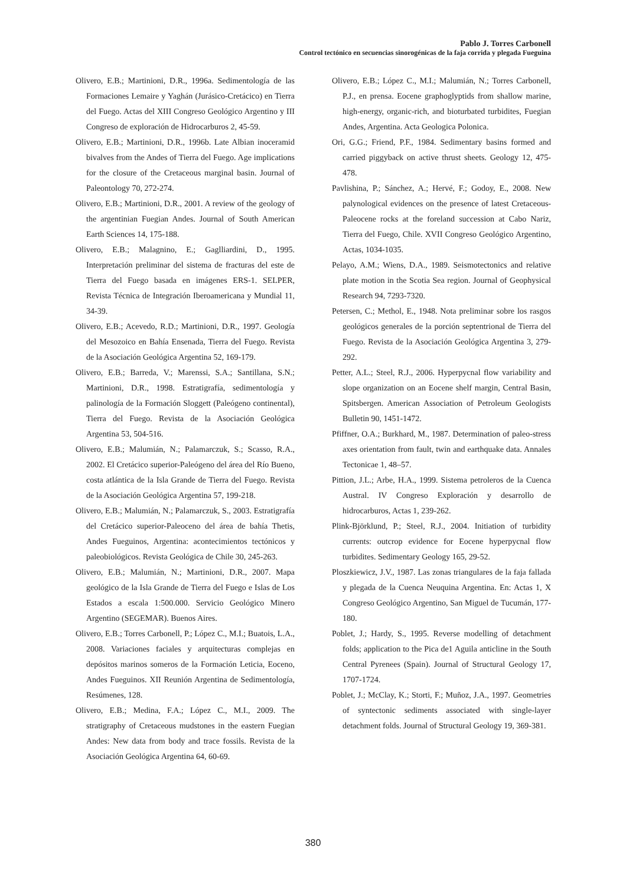Pablo J. Torres Carbonell
Control tectónico en secuencias sinorogénicas de la faja corrida y plegada Fueguina
Olivero, E.B.; Martinioni, D.R., 1996a. Sedimentología de las Formaciones Lemaire y Yaghán (Jurásico-Cretácico) en Tierra del Fuego. Actas del XIII Congreso Geológico Argentino y III Congreso de exploración de Hidrocarburos 2, 45-59.
Olivero, E.B.; Martinioni, D.R., 1996b. Late Albian inoceramid bivalves from the Andes of Tierra del Fuego. Age implications for the closure of the Cretaceous marginal basin. Journal of Paleontology 70, 272-274.
Olivero, E.B.; Martinioni, D.R., 2001. A review of the geology of the argentinian Fuegian Andes. Journal of South American Earth Sciences 14, 175-188.
Olivero, E.B.; Malagnino, E.; Gaglliardini, D., 1995. Interpretación preliminar del sistema de fracturas del este de Tierra del Fuego basada en imágenes ERS-1. SELPER, Revista Técnica de Integración Iberoamericana y Mundial 11, 34-39.
Olivero, E.B.; Acevedo, R.D.; Martinioni, D.R., 1997. Geología del Mesozoico en Bahía Ensenada, Tierra del Fuego. Revista de la Asociación Geológica Argentina 52, 169-179.
Olivero, E.B.; Barreda, V.; Marenssi, S.A.; Santillana, S.N.; Martinioni, D.R., 1998. Estratigrafía, sedimentología y palinología de la Formación Sloggett (Paleógeno continental), Tierra del Fuego. Revista de la Asociación Geológica Argentina 53, 504-516.
Olivero, E.B.; Malumián, N.; Palamarczuk, S.; Scasso, R.A., 2002. El Cretácico superior-Paleógeno del área del Río Bueno, costa atlántica de la Isla Grande de Tierra del Fuego. Revista de la Asociación Geológica Argentina 57, 199-218.
Olivero, E.B.; Malumián, N.; Palamarczuk, S., 2003. Estratigrafía del Cretácico superior-Paleoceno del área de bahía Thetis, Andes Fueguinos, Argentina: acontecimientos tectónicos y paleobiológicos. Revista Geológica de Chile 30, 245-263.
Olivero, E.B.; Malumián, N.; Martinioni, D.R., 2007. Mapa geológico de la Isla Grande de Tierra del Fuego e Islas de Los Estados a escala 1:500.000. Servicio Geológico Minero Argentino (SEGEMAR). Buenos Aires.
Olivero, E.B.; Torres Carbonell, P.; López C., M.I.; Buatois, L.A., 2008. Variaciones faciales y arquitecturas complejas en depósitos marinos someros de la Formación Leticia, Eoceno, Andes Fueguinos. XII Reunión Argentina de Sedimentología, Resúmenes, 128.
Olivero, E.B.; Medina, F.A.; López C., M.I., 2009. The stratigraphy of Cretaceous mudstones in the eastern Fuegian Andes: New data from body and trace fossils. Revista de la Asociación Geológica Argentina 64, 60-69.
Olivero, E.B.; López C., M.I.; Malumián, N.; Torres Carbonell, P.J., en prensa. Eocene graphoglyptids from shallow marine, high-energy, organic-rich, and bioturbated turbidites, Fuegian Andes, Argentina. Acta Geologica Polonica.
Ori, G.G.; Friend, P.F., 1984. Sedimentary basins formed and carried piggyback on active thrust sheets. Geology 12, 475-478.
Pavlishina, P.; Sánchez, A.; Hervé, F.; Godoy, E., 2008. New palynological evidences on the presence of latest Cretaceous-Paleocene rocks at the foreland succession at Cabo Nariz, Tierra del Fuego, Chile. XVII Congreso Geológico Argentino, Actas, 1034-1035.
Pelayo, A.M.; Wiens, D.A., 1989. Seismotectonics and relative plate motion in the Scotia Sea region. Journal of Geophysical Research 94, 7293-7320.
Petersen, C.; Methol, E., 1948. Nota preliminar sobre los rasgos geológicos generales de la porción septentrional de Tierra del Fuego. Revista de la Asociación Geológica Argentina 3, 279-292.
Petter, A.L.; Steel, R.J., 2006. Hyperpycnal flow variability and slope organization on an Eocene shelf margin, Central Basin, Spitsbergen. American Association of Petroleum Geologists Bulletin 90, 1451-1472.
Pfiffner, O.A.; Burkhard, M., 1987. Determination of paleo-stress axes orientation from fault, twin and earthquake data. Annales Tectonicae 1, 48–57.
Pittion, J.L.; Arbe, H.A., 1999. Sistema petroleros de la Cuenca Austral. IV Congreso Exploración y desarrollo de hidrocarburos, Actas 1, 239-262.
Plink-Björklund, P.; Steel, R.J., 2004. Initiation of turbidity currents: outcrop evidence for Eocene hyperpycnal flow turbidites. Sedimentary Geology 165, 29-52.
Ploszkiewicz, J.V., 1987. Las zonas triangulares de la faja fallada y plegada de la Cuenca Neuquina Argentina. En: Actas 1, X Congreso Geológico Argentino, San Miguel de Tucumán, 177-180.
Poblet, J.; Hardy, S., 1995. Reverse modelling of detachment folds; application to the Pica de1 Aguila anticline in the South Central Pyrenees (Spain). Journal of Structural Geology 17, 1707-1724.
Poblet, J.; McClay, K.; Storti, F.; Muñoz, J.A., 1997. Geometries of syntectonic sediments associated with single-layer detachment folds. Journal of Structural Geology 19, 369-381.
380